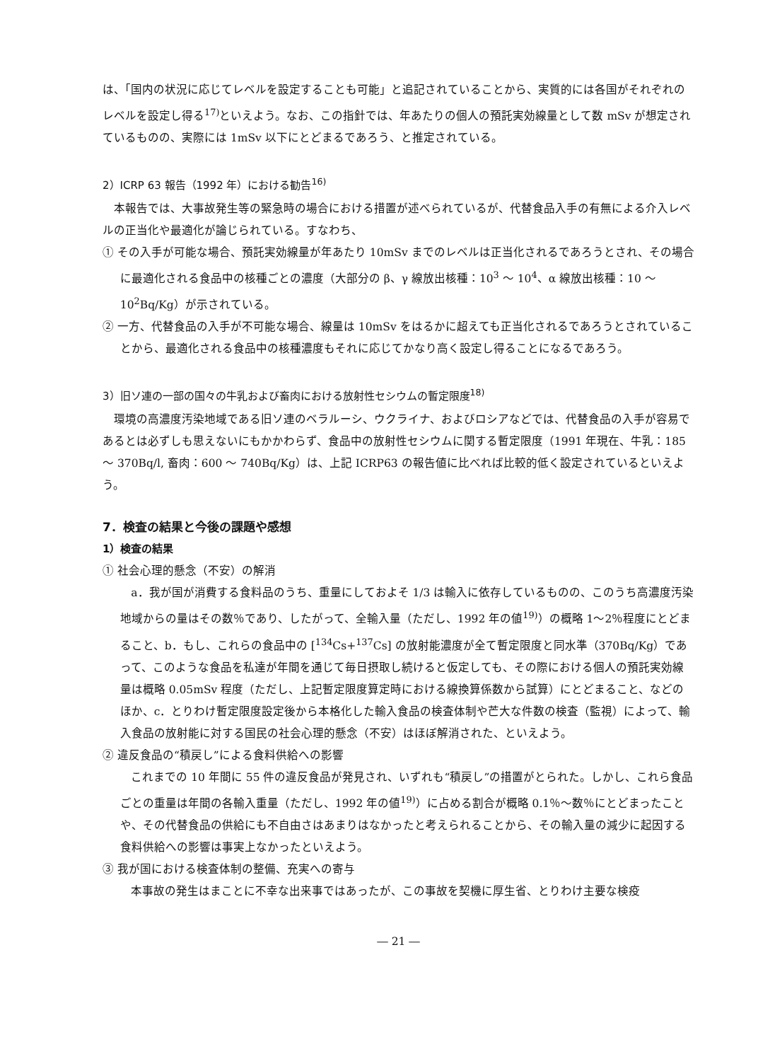は、「国内の状況に応じてレベルを設定することも可能」と追記されていることから、実質的には各国がそれぞれのレベルを設定し得る<sup>17)</sup>といえよう。なお、この指針では、年あたりの個人の預託実効線量として数 mSv が想定されているものの、実際には 1mSv 以下にとどまるであろう、と推定されている。
2）ICRP 63 報告（1992 年）における勧告<sup>16)</sup>
本報告では、大事故発生等の緊急時の場合における措置が述べられているが、代替食品入手の有無による介入レベルの正当化や最適化が論じられている。すなわち、
① その入手が可能な場合、預託実効線量が年あたり 10mSv までのレベルは正当化されるであろうとされ、その場合に最適化される食品中の核種ごとの濃度（大部分の β、γ 線放出核種：10<sup>3</sup> ～ 10<sup>4</sup>、α 線放出核種：10 ～ 10<sup>2</sup>Bq/Kg）が示されている。
② 一方、代替食品の入手が不可能な場合、線量は 10mSv をはるかに超えても正当化されるであろうとされていることから、最適化される食品中の核種濃度もそれに応じてかなり高く設定し得ることになるであろう。
3）旧ソ連の一部の国々の牛乳および畜肉における放射性セシウムの暫定限度<sup>18)</sup>
環境の高濃度汚染地域である旧ソ連のベラルーシ、ウクライナ、およびロシアなどでは、代替食品の入手が容易であるとは必ずしも思えないにもかかわらず、食品中の放射性セシウムに関する暫定限度（1991 年現在、牛乳：185 ～ 370Bq/l, 畜肉：600 ～ 740Bq/Kg）は、上記 ICRP63 の報告値に比べれば比較的低く設定されているといえよう。
7．検査の結果と今後の課題や感想
1）検査の結果
① 社会心理的懸念（不安）の解消
a．我が国が消費する食料品のうち、重量にしておよそ 1/3 は輸入に依存しているものの、このうち高濃度汚染地域からの量はその数％であり、したがって、全輸入量（ただし、1992 年の値<sup>19)</sup>）の概略 1～2％程度にとどまること、b．もし、これらの食品中の [<sup>134</sup>Cs+<sup>137</sup>Cs] の放射能濃度が全て暫定限度と同水準（370Bq/Kg）であって、このような食品を私達が年間を通じて毎日摂取し続けると仮定しても、その際における個人の預託実効線量は概略 0.05mSv 程度（ただし、上記暫定限度算定時における線換算係数から試算）にとどまること、などのほか、c．とりわけ暫定限度設定後から本格化した輸入食品の検査体制や芒大な件数の検査（監視）によって、輸入食品の放射能に対する国民の社会心理的懸念（不安）はほぼ解消された、といえよう。
② 違反食品の“積戻し”による食料供給への影響
これまでの 10 年間に 55 件の違反食品が発見され、いずれも“積戻し”の措置がとられた。しかし、これら食品ごとの重量は年間の各輸入重量（ただし、1992 年の値<sup>19)</sup>）に占める割合が概略 0.1％～数％にとどまったことや、その代替食品の供給にも不自由さはあまりはなかったと考えられることから、その輸入量の減少に起因する食料供給への影響は事実上なかったといえよう。
③ 我が国における検査体制の整備、充実への寄与
本事故の発生はまことに不幸な出来事ではあったが、この事故を契機に厚生省、とりわけ主要な検疫
― 21 ―